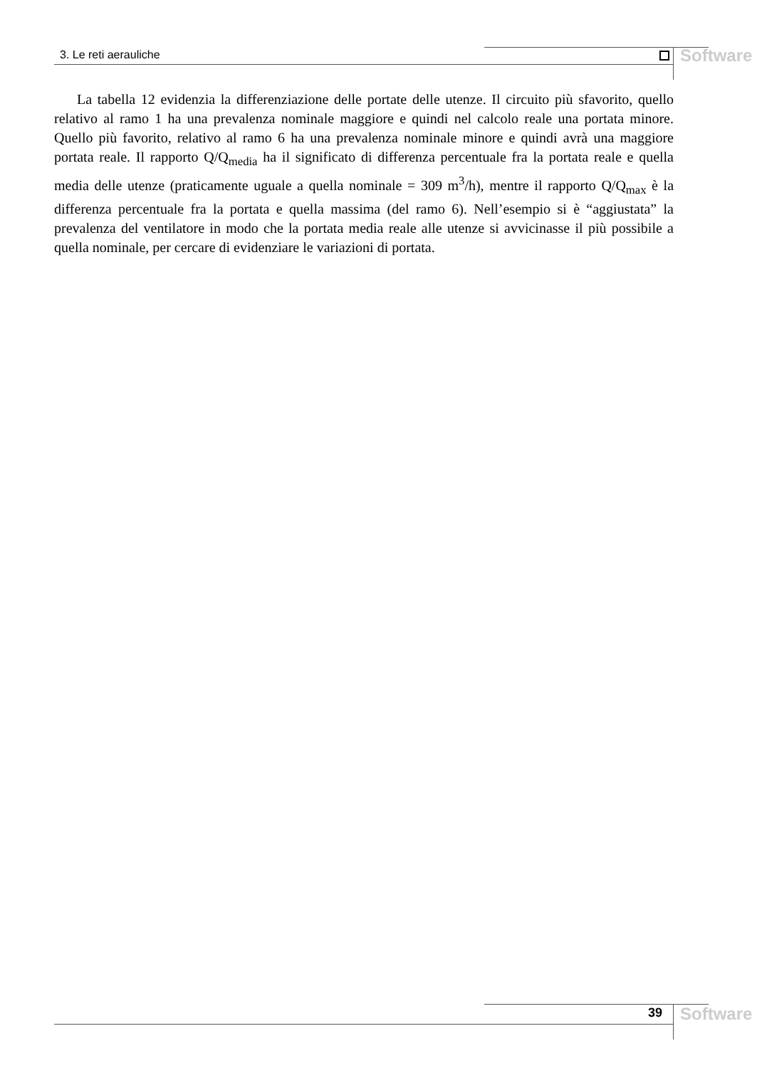3. Le reti aerauliche Software
La tabella 12 evidenzia la differenziazione delle portate delle utenze. Il circuito più sfavorito, quello relativo al ramo 1 ha una prevalenza nominale maggiore e quindi nel calcolo reale una portata minore. Quello più favorito, relativo al ramo 6 ha una prevalenza nominale minore e quindi avrà una maggiore portata reale. Il rapporto Q/Q<sub>media</sub> ha il significato di differenza percentuale fra la portata reale e quella media delle utenze (praticamente uguale a quella nominale = 309 m<sup>3</sup>/h), mentre il rapporto Q/Q<sub>max</sub> è la differenza percentuale fra la portata e quella massima (del ramo 6). Nell’esempio si è “aggiustata” la prevalenza del ventilatore in modo che la portata media reale alle utenze si avvicinasse il più possibile a quella nominale, per cercare di evidenziare le variazioni di portata.
39 Software